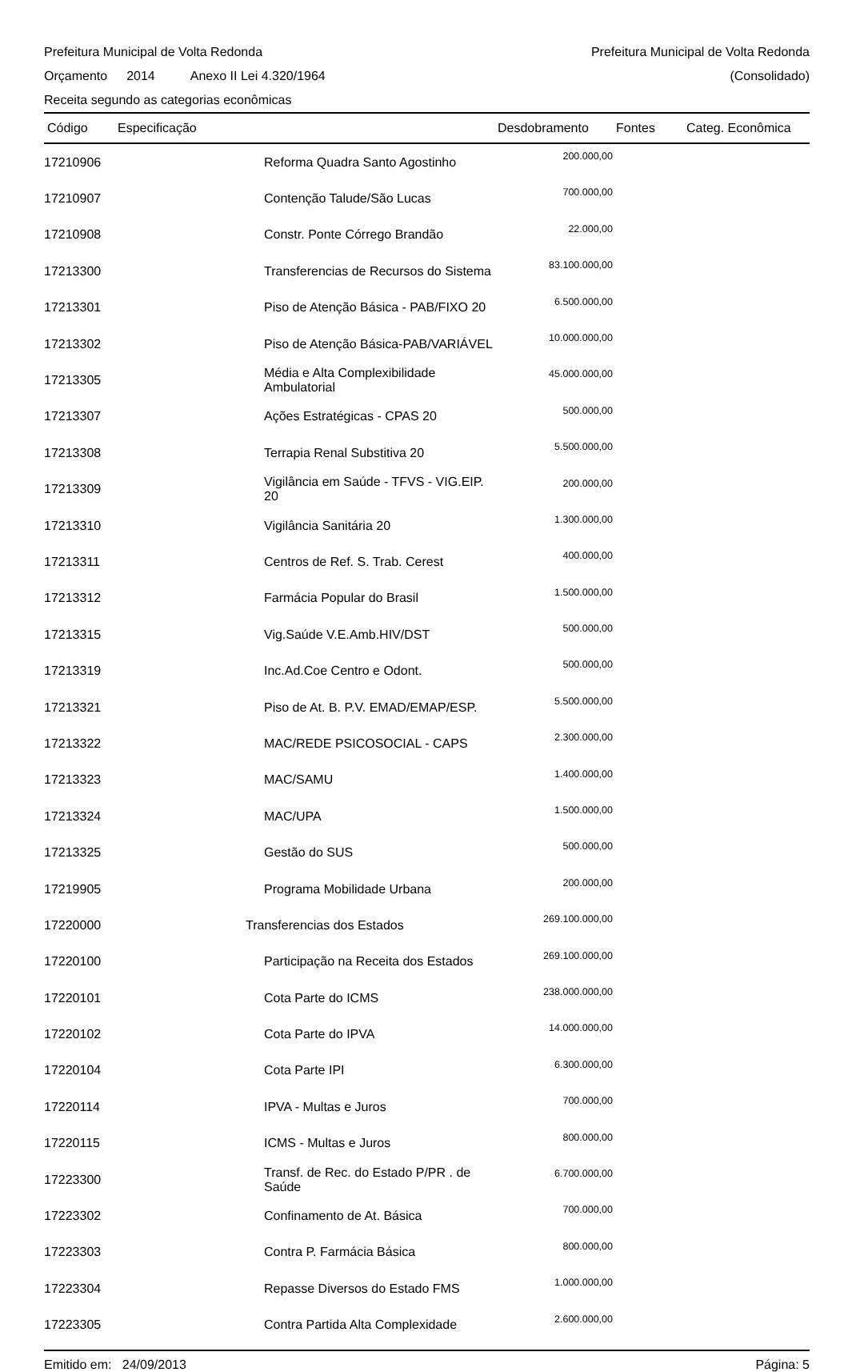Prefeitura Municipal de Volta Redonda
Prefeitura Municipal de Volta Redonda
Orçamento 2014 Anexo II Lei 4.320/1964
(Consolidado)
Receita segundo as categorias econômicas
| Código | Especificação | Desdobramento | Fontes | Categ. Econômica |
| --- | --- | --- | --- | --- |
| 17210906 | Reforma Quadra Santo Agostinho | 200.000,00 | | |
| 17210907 | Contenção Talude/São Lucas | 700.000,00 | | |
| 17210908 | Constr. Ponte Córrego Brandão | 22.000,00 | | |
| 17213300 | Transferencias de Recursos do Sistema | 83.100.000,00 | | |
| 17213301 | Piso de Atenção Básica - PAB/FIXO 20 | 6.500.000,00 | | |
| 17213302 | Piso de Atenção Básica-PAB/VARIÁVEL | 10.000.000,00 | | |
| 17213305 | Média e Alta Complexibilidade Ambulatorial | 45.000.000,00 | | |
| 17213307 | Ações Estratégicas - CPAS 20 | 500.000,00 | | |
| 17213308 | Terrapia Renal Substitiva 20 | 5.500.000,00 | | |
| 17213309 | Vigilância em Saúde - TFVS - VIG.EIP. 20 | 200.000,00 | | |
| 17213310 | Vigilância Sanitária 20 | 1.300.000,00 | | |
| 17213311 | Centros de Ref. S. Trab. Cerest | 400.000,00 | | |
| 17213312 | Farmácia Popular do Brasil | 1.500.000,00 | | |
| 17213315 | Vig.Saúde V.E.Amb.HIV/DST | 500.000,00 | | |
| 17213319 | Inc.Ad.Coe Centro e Odont. | 500.000,00 | | |
| 17213321 | Piso de At. B. P.V. EMAD/EMAP/ESP. | 5.500.000,00 | | |
| 17213322 | MAC/REDE PSICOSOCIAL - CAPS | 2.300.000,00 | | |
| 17213323 | MAC/SAMU | 1.400.000,00 | | |
| 17213324 | MAC/UPA | 1.500.000,00 | | |
| 17213325 | Gestão do SUS | 500.000,00 | | |
| 17219905 | Programa Mobilidade Urbana | 200.000,00 | | |
| 17220000 | Transferencias dos Estados | 269.100.000,00 | | |
| 17220100 | Participação na Receita dos Estados | 269.100.000,00 | | |
| 17220101 | Cota Parte do ICMS | 238.000.000,00 | | |
| 17220102 | Cota Parte do IPVA | 14.000.000,00 | | |
| 17220104 | Cota Parte IPI | 6.300.000,00 | | |
| 17220114 | IPVA - Multas e Juros | 700.000,00 | | |
| 17220115 | ICMS - Multas e Juros | 800.000,00 | | |
| 17223300 | Transf. de Rec. do Estado P/PR . de Saúde | 6.700.000,00 | | |
| 17223302 | Confinamento de At. Básica | 700.000,00 | | |
| 17223303 | Contra P. Farmácia Básica | 800.000,00 | | |
| 17223304 | Repasse Diversos do Estado FMS | 1.000.000,00 | | |
| 17223305 | Contra Partida Alta Complexidade | 2.600.000,00 | | |
Emitido em: 24/09/2013 Página: 5